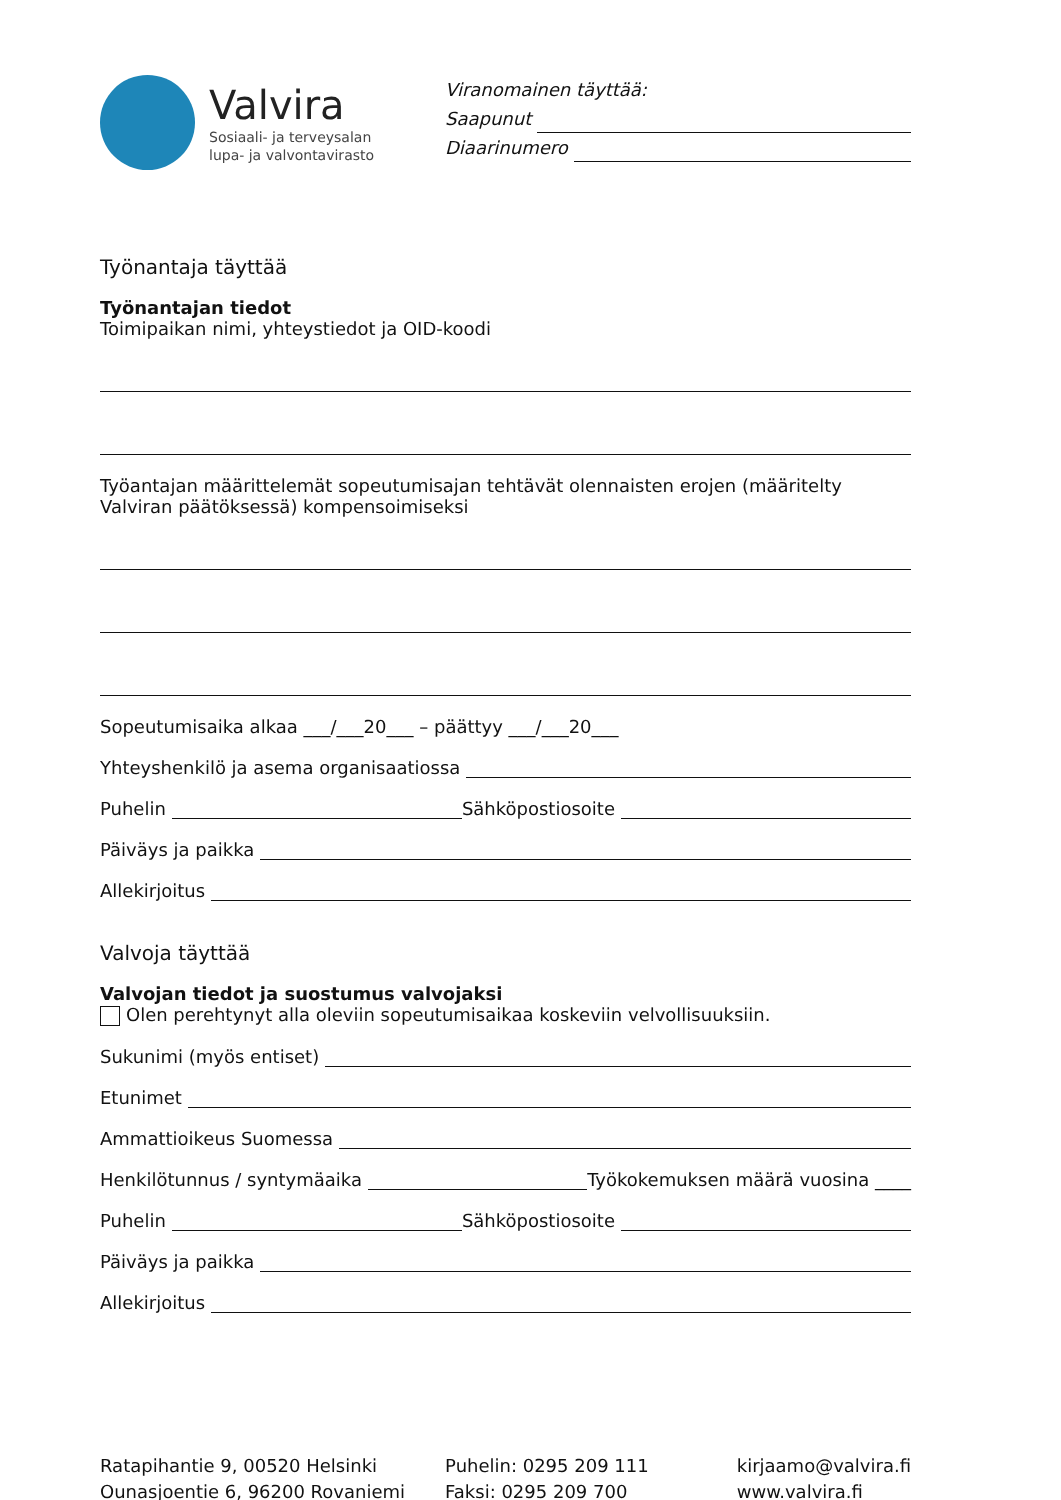Valvira
Sosiaali- ja terveysalan
lupa- ja valvontavirasto
Viranomainen täyttää:
Saapunut
Diaarinumero
Työnantaja täyttää
Työnantajan tiedot
Toimipaikan nimi, yhteystiedot ja OID-koodi
Työantajan määrittelemät sopeutumisajan tehtävät olennaisten erojen (määritelty Valviran päätöksessä) kompensoimiseksi
Sopeutumisaika alkaa ___/___20___ – päättyy ___/___20___
Yhteyshenkilö ja asema organisaatiossa
Puhelin Sähköpostiosoite
Päiväys ja paikka
Allekirjoitus
Valvoja täyttää
Valvojan tiedot ja suostumus valvojaksi
Olen perehtynyt alla oleviin sopeutumisaikaa koskeviin velvollisuuksiin.
Sukunimi (myös entiset)
Etunimet
Ammattioikeus Suomessa
Henkilötunnus / syntymäaika Työkokemuksen määrä vuosina ____
Puhelin Sähköpostiosoite
Päiväys ja paikka
Allekirjoitus
Ratapihantie 9, 00520 Helsinki
Ounasjoentie 6, 96200 Rovaniemi
Puhelin: 0295 209 111
Faksi: 0295 209 700
kirjaamo@valvira.fi
www.valvira.fi